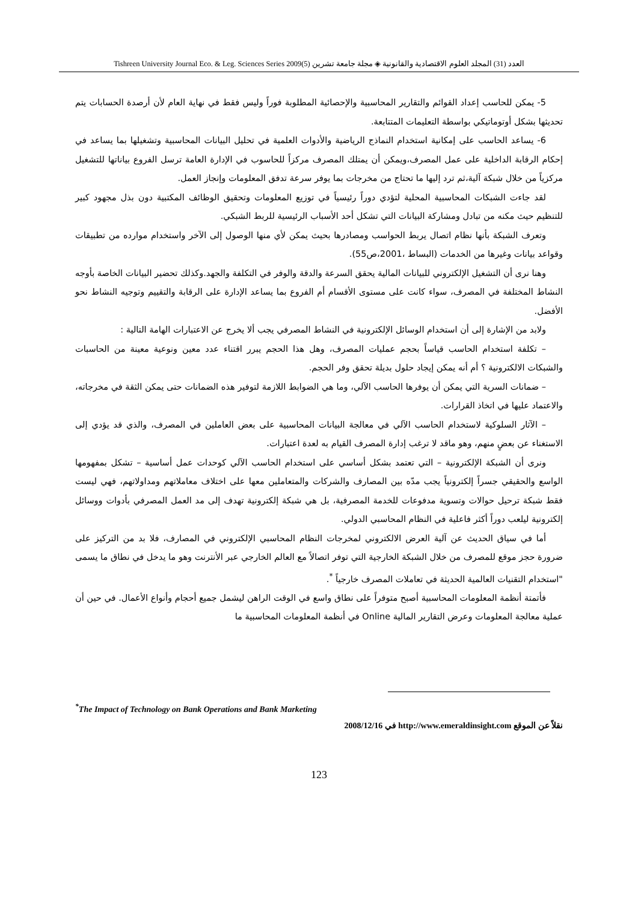Tishreen University Journal Eco. & Leg. Sciences Series 2009(5) العدد (31) المجلد العلوم الاقتصادية والقانونية ◈ مجلة جامعة تشرين
5- يمكن للحاسب إعداد القوائم والتقارير المحاسبية والإحصائية المطلوبة فوراً وليس فقط في نهاية العام لأن أرصدة الحسابات يتم تحديثها بشكل أوتوماتيكي بواسطة التعليمات المتتابعة.
6- يساعد الحاسب على إمكانية استخدام النماذج الرياضية والأدوات العلمية في تحليل البيانات المحاسبية وتشغيلها بما يساعد في إحكام الرقابة الداخلية على عمل المصرف،ويمكن أن يمتلك المصرف مركزاً للحاسوب في الإدارة العامة ترسل الفروع بياناتها للتشغيل مركزياً من خلال شبكة آلية،ثم ترد إليها ما تحتاج من مخرجات بما يوفر سرعة تدفق المعلومات وإنجاز العمل.
لقد جاءت الشبكات المحاسبية المحلية لتؤدي دوراً رئيسياً في توزيع المعلومات وتحقيق الوظائف المكتبية دون بذل مجهود كبير للتنظيم حيث مكنه من تبادل ومشاركة البيانات التي تشكل أحد الأسباب الرئيسية للربط الشبكي.
وتعرف الشبكة بأنها نظام اتصال يربط الحواسب ومصادرها بحيث يمكن لأي منها الوصول إلى الآخر واستخدام موارده من تطبيقات وقواعد بيانات وغيرها من الخدمات (البساط ،2001،ص55).
وهنا نرى أن التشغيل الإلكتروني للبيانات المالية يحقق السرعة والدقة والوفر في التكلفة والجهد.وكذلك تحضير البيانات الخاصة بأوجه النشاط المختلفة في المصرف، سواء كانت على مستوى الأقسام أم الفروع بما يساعد الإدارة على الرقابة والتقييم وتوجيه النشاط نحو الأفضل.
ولابد من الإشارة إلى أن استخدام الوسائل الإلكترونية في النشاط المصرفي يجب ألا يخرج عن الاعتبارات الهامة التالية :
– تكلفة استخدام الحاسب قياساً بحجم عمليات المصرف، وهل هذا الحجم يبرر اقتناء عدد معين ونوعية معينة من الحاسبات والشبكات الالكترونية ؟ أم أنه يمكن إيجاد حلول بديلة تحقق وفر الحجم.
– ضمانات السرية التي يمكن أن يوفرها الحاسب الآلي، وما هي الضوابط اللازمة لتوفير هذه الضمانات حتى يمكن الثقة في مخرجاته، والاعتماد عليها في اتخاذ القرارات.
– الآثار السلوكية لاستخدام الحاسب الآلي في معالجة البيانات المحاسبية على بعض العاملين في المصرف، والذي قد يؤدي إلى الاستغناء عن بعضٍ منهم، وهو ماقد لا ترغب إدارة المصرف القيام به لعدة اعتبارات.
ونرى أن الشبكة الإلكترونية – التي تعتمد بشكل أساسي على استخدام الحاسب الآلي كوحدات عمل أساسية – تشكل بمفهومها الواسع والحقيقي جسراً إلكترونياً يجب مدّه بين المصارف والشركات والمتعاملين معها على اختلاف معاملاتهم ومداولاتهم، فهي ليست فقط شبكة ترحيل حوالات وتسوية مدفوعات للخدمة المصرفية، بل هي شبكة إلكترونية تهدف إلى مد العمل المصرفي بأدوات ووسائل إلكترونية ليلعب دوراً أكثر فاعلية في النظام المحاسبي الدولي.
أما في سياق الحديث عن آلية العرض الالكتروني لمخرجات النظام المحاسبي الإلكتروني في المصارف، فلا بد من التركيز على ضرورة حجز موقع للمصرف من خلال الشبكة الخارجية التي توفر اتصالاً مع العالم الخارجي عبر الأنترنت وهو ما يدخل في نطاق ما يسمى "استخدام التقنيات العالمية الحديثة في تعاملات المصرف خارجياً <sup>*</sup>.
فأتمتة أنظمة المعلومات المحاسبية أصبح متوفراً على نطاق واسع في الوقت الراهن ليشمل جميع أحجام وأنواع الأعمال. في حين أن عملية معالجة المعلومات وعرض التقارير المالية Online في أنظمة المعلومات المحاسبية ما
<sup>*</sup> The Impact of Technology on Bank Operations and Bank Marketing
نقلاً عن الموقع http://www.emeraldinsight.com في 2008/12/16
123